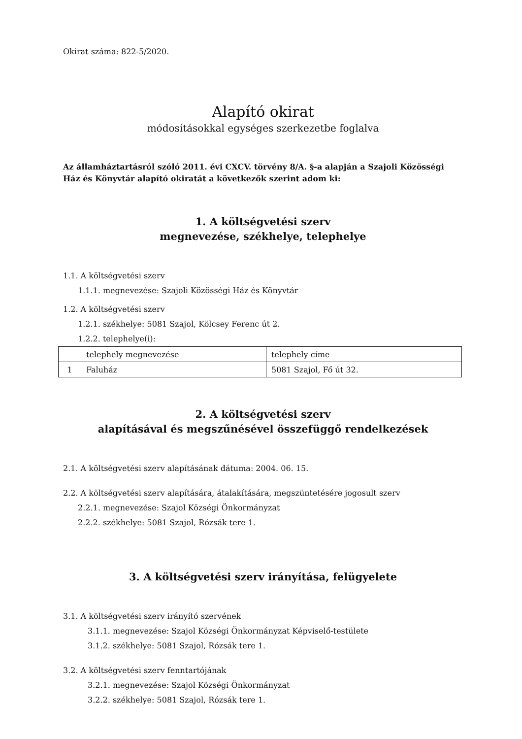Okirat száma: 822-5/2020.
Alapító okirat
módosításokkal egységes szerkezetbe foglalva
Az államháztartásról szóló 2011. évi CXCV. törvény 8/A. §-a alapján a Szajoli Közösségi Ház és Könyvtár alapító okiratát a következők szerint adom ki:
1. A költségvetési szerv
megnevezése, székhelye, telephelye
1.1. A költségvetési szerv
1.1.1. megnevezése: Szajoli Közösségi Ház és Könyvtár
1.2. A költségvetési szerv
1.2.1. székhelye: 5081 Szajol, Kölcsey Ferenc út 2.
1.2.2. telephelye(i):
| | telephely megnevezése | telephely címe |
| 1 | Faluház | 5081 Szajol, Fő út 32. |
2. A költségvetési szerv
alapításával és megszűnésével összefüggő rendelkezések
2.1. A költségvetési szerv alapításának dátuma: 2004. 06. 15.
2.2. A költségvetési szerv alapítására, átalakítására, megszüntetésére jogosult szerv
2.2.1. megnevezése: Szajol Községi Önkormányzat
2.2.2. székhelye: 5081 Szajol, Rózsák tere 1.
3. A költségvetési szerv irányítása, felügyelete
3.1. A költségvetési szerv irányító szervének
3.1.1. megnevezése: Szajol Községi Önkormányzat Képviselő-testülete
3.1.2. székhelye: 5081 Szajol, Rózsák tere 1.
3.2. A költségvetési szerv fenntartójának
3.2.1. megnevezése: Szajol Községi Önkormányzat
3.2.2. székhelye: 5081 Szajol, Rózsák tere 1.